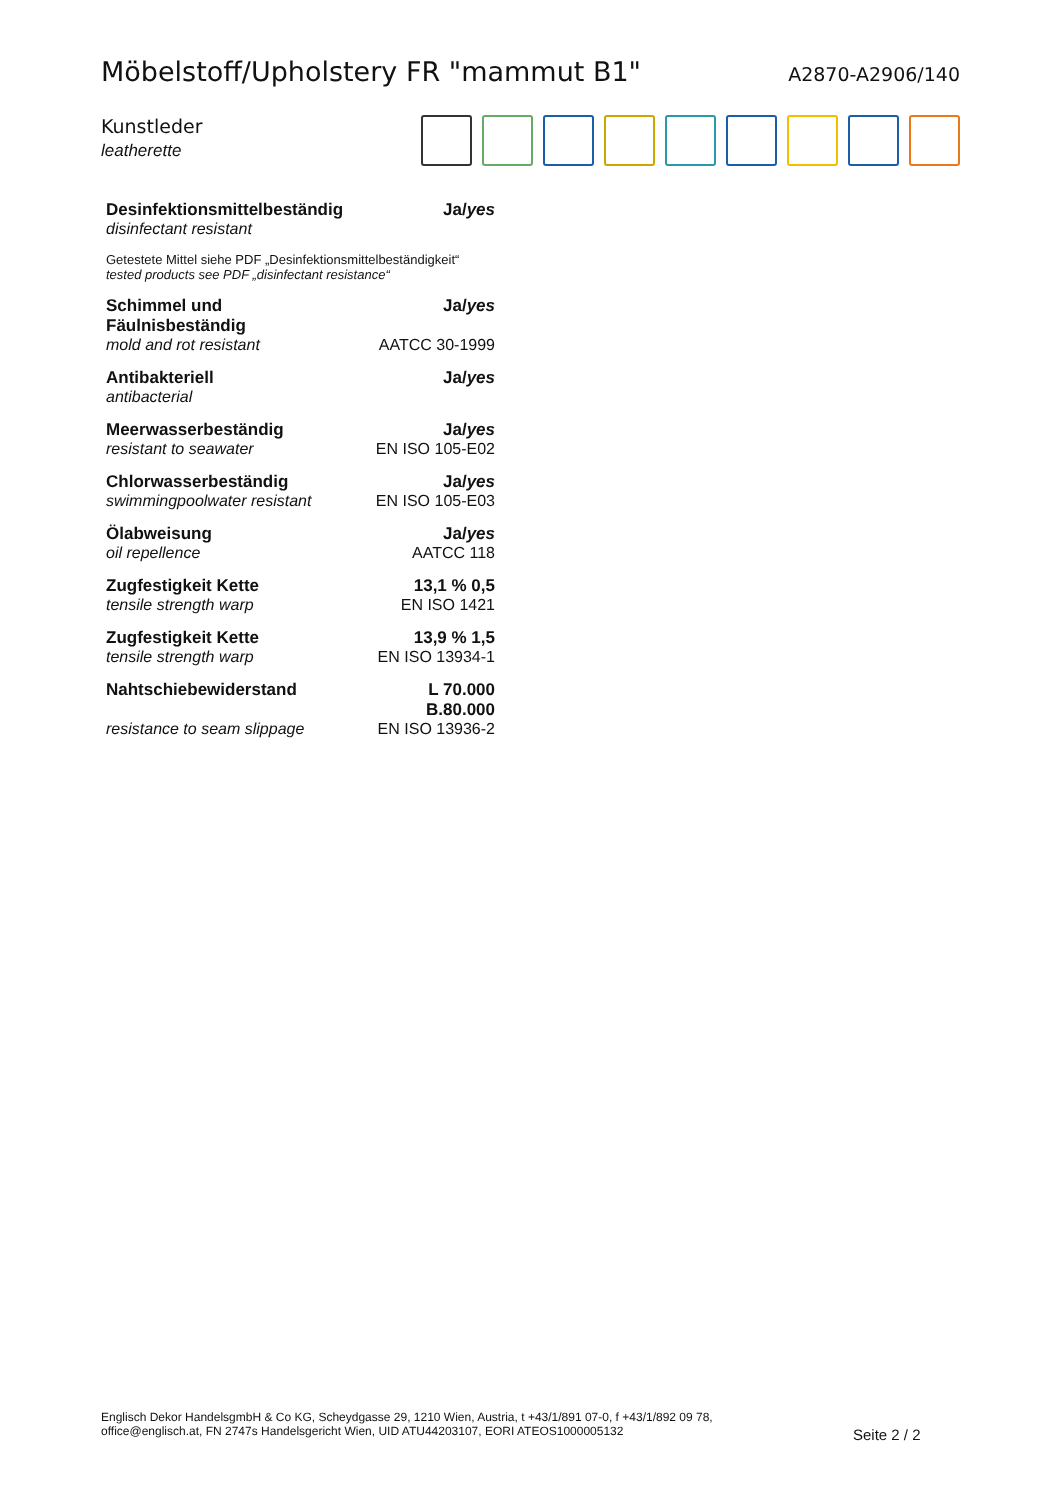Möbelstoff/Upholstery FR "mammut B1"
A2870-A2906/140
Kunstleder
leatherette
| Desinfektionsmittelbeständig | Ja/ yes |
| disinfectant resistant | |
| Getestete Mittel siehe PDF „Desinfektionsmittelbeständigkeit“ tested products see PDF „disinfectant resistance“ | |
| Schimmel und Fäulnisbeständig | Ja/ yes |
| mold and rot resistant | AATCC 30-1999 |
| Antibakteriell | Ja/ yes |
| antibacterial | |
| Meerwasserbeständig | Ja/ yes |
| resistant to seawater | EN ISO 105-E02 |
| Chlorwasserbeständig | Ja/ yes |
| swimmingpoolwater resistant | EN ISO 105-E03 |
| Ölabweisung | Ja/ yes |
| oil repellence | AATCC 118 |
| Zugfestigkeit Kette | 13,1 % 0,5 |
| tensile strength warp | EN ISO 1421 |
| Zugfestigkeit Kette | 13,9 % 1,5 |
| tensile strength warp | EN ISO 13934-1 |
| Nahtschiebewiderstand | L 70.000 B.80.000 |
| resistance to seam slippage | EN ISO 13936-2 |
Englisch Dekor HandelsgmbH & Co KG, Scheydgasse 29, 1210 Wien, Austria, t +43/1/891 07-0, f +43/1/892 09 78,
office@englisch.at, FN 2747s Handelsgericht Wien, UID ATU44203107, EORI ATEOS1000005132
Seite 2 / 2